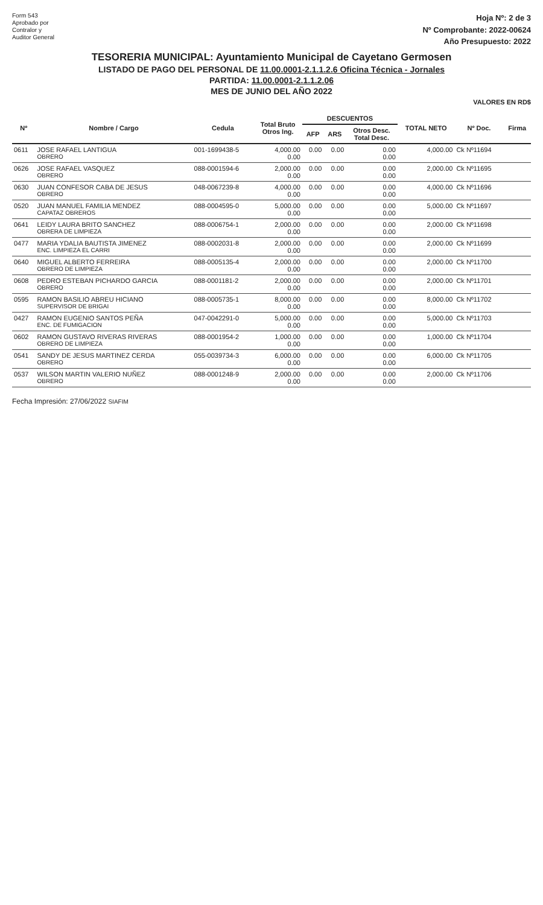Form 543
Aprobado por
Contralor y
Auditor General
Hoja Nº: 2 de 3
Nº Comprobante: 2022-00624
Año Presupuesto: 2022
TESORERIA MUNICIPAL: Ayuntamiento Municipal de Cayetano Germosen
LISTADO DE PAGO DEL PERSONAL DE 11.00.0001-2.1.1.2.6 Oficina Técnica - Jornales
PARTIDA: 11.00.0001-2.1.1.2.06
MES DE JUNIO DEL AÑO 2022
VALORES EN RD$
| Nº | Nombre / Cargo | Cedula | Total Bruto Otros Ing. | DESCUENTOS | | | TOTAL NETO | Nº Doc. | Firma |
| --- | --- | --- | --- | --- | --- | --- | --- | --- | --- |
| | | | | AFP | ARS | Otros Desc. Total Desc. | | | |
| 0611 | JOSE RAFAEL LANTIGUA OBRERO | 001-1699438-5 | 4,000.00 0.00 | 0.00 | 0.00 | 0.00 0.00 | 4,000.00 | Ck Nº11694 | |
| 0626 | JOSE RAFAEL VASQUEZ OBRERO | 088-0001594-6 | 2,000.00 0.00 | 0.00 | 0.00 | 0.00 0.00 | 2,000.00 | Ck Nº11695 | |
| 0630 | JUAN CONFESOR CABA DE JESUS OBRERO | 048-0067239-8 | 4,000.00 0.00 | 0.00 | 0.00 | 0.00 0.00 | 4,000.00 | Ck Nº11696 | |
| 0520 | JUAN MANUEL FAMILIA MENDEZ CAPATAZ OBREROS | 088-0004595-0 | 5,000.00 0.00 | 0.00 | 0.00 | 0.00 0.00 | 5,000.00 | Ck Nº11697 | |
| 0641 | LEIDY LAURA BRITO SANCHEZ OBRERA DE LIMPIEZA | 088-0006754-1 | 2,000.00 0.00 | 0.00 | 0.00 | 0.00 0.00 | 2,000.00 | Ck Nº11698 | |
| 0477 | MARIA YDALIA BAUTISTA JIMENEZ ENC. LIMPIEZA EL CARRI | 088-0002031-8 | 2,000.00 0.00 | 0.00 | 0.00 | 0.00 0.00 | 2,000.00 | Ck Nº11699 | |
| 0640 | MIGUEL ALBERTO FERREIRA OBRERO DE LIMPIEZA | 088-0005135-4 | 2,000.00 0.00 | 0.00 | 0.00 | 0.00 0.00 | 2,000.00 | Ck Nº11700 | |
| 0608 | PEDRO ESTEBAN PICHARDO GARCIA OBRERO | 088-0001181-2 | 2,000.00 0.00 | 0.00 | 0.00 | 0.00 0.00 | 2,000.00 | Ck Nº11701 | |
| 0595 | RAMON BASILIO ABREU HICIANO SUPERVISOR DE BRIGAI | 088-0005735-1 | 8,000.00 0.00 | 0.00 | 0.00 | 0.00 0.00 | 8,000.00 | Ck Nº11702 | |
| 0427 | RAMON EUGENIO SANTOS PEÑA ENC. DE FUMIGACION | 047-0042291-0 | 5,000.00 0.00 | 0.00 | 0.00 | 0.00 0.00 | 5,000.00 | Ck Nº11703 | |
| 0602 | RAMON GUSTAVO RIVERAS RIVERAS OBRERO DE LIMPIEZA | 088-0001954-2 | 1,000.00 0.00 | 0.00 | 0.00 | 0.00 0.00 | 1,000.00 | Ck Nº11704 | |
| 0541 | SANDY DE JESUS MARTINEZ CERDA OBRERO | 055-0039734-3 | 6,000.00 0.00 | 0.00 | 0.00 | 0.00 0.00 | 6,000.00 | Ck Nº11705 | |
| 0537 | WILSON MARTIN VALERIO NUÑEZ OBRERO | 088-0001248-9 | 2,000.00 0.00 | 0.00 | 0.00 | 0.00 0.00 | 2,000.00 | Ck Nº11706 | |
Fecha Impresión: 27/06/2022 SIAFIM